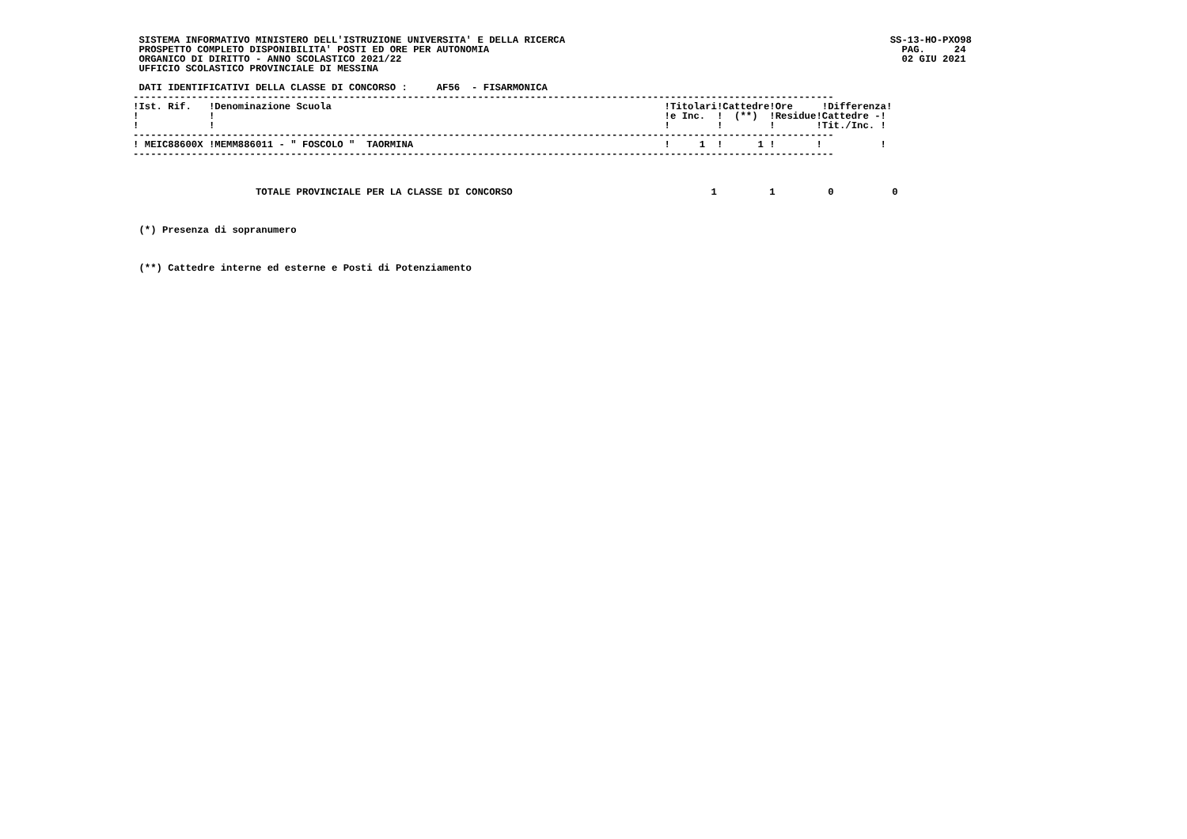SISTEMA INFORMATIVO MINISTERO DELL'ISTRUZIONE UNIVERSITA' E DELLA RICERCA
 PROSPETTO COMPLETO DISPONIBILITA' POSTI ED ORE PER AUTONOMIA
 ORGANICO DI DIRITTO - ANNO SCOLASTICO 2021/22
 UFFICIO SCOLASTICO PROVINCIALE DI MESSINA
SS-13-HO-PXO98
  PAG.     24
  02 GIU 2021
 DATI IDENTIFICATIVI DELLA CLASSE DI CONCORSO :     AF56  - FISARMONICA
------------------------------------------------------------------------------------------------------------------------
!Ist. Rif.   !Denominazione Scuola                                                         !Titolari!Cattedre!Ore     !Differenza!
!            !                                                                             !e Inc.  !  (**)  !Residue!Cattedre -!
!            !                                                                             !        !        !       !Tit./Inc. !
------------------------------------------------------------------------------------------------------------------------
! MEIC88600X !MEMM886011 - " FOSCOLO "  TAORMINA                                           !     1  !      1 !       !          !
------------------------------------------------------------------------------------------------------------------------



                     TOTALE PROVINCIALE PER LA CLASSE DI CONCORSO                                  1         1         0          0



 (*) Presenza di sopranumero



 (**) Cattedre interne ed esterne e Posti di Potenziamento